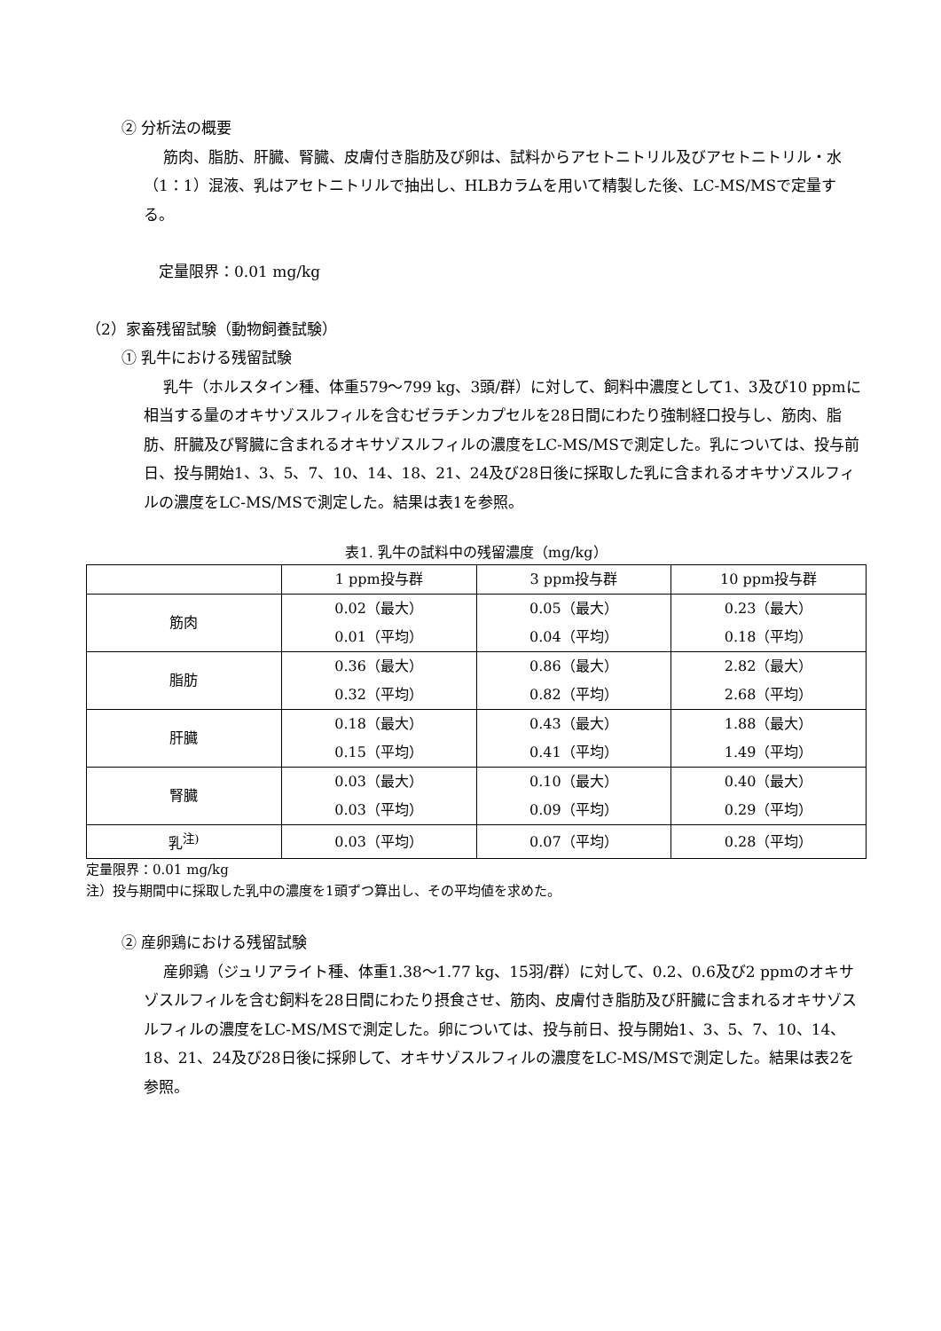② 分析法の概要
筋肉、脂肪、肝臓、腎臓、皮膚付き脂肪及び卵は、試料からアセトニトリル及びアセトニトリル・水（1：1）混液、乳はアセトニトリルで抽出し、HLBカラムを用いて精製した後、LC-MS/MSで定量する。
　定量限界：0.01 mg/kg
（2）家畜残留試験（動物飼養試験）
① 乳牛における残留試験
乳牛（ホルスタイン種、体重579～799 kg、3頭/群）に対して、飼料中濃度として1、3及び10 ppmに相当する量のオキサゾスルフィルを含むゼラチンカプセルを28日間にわたり強制経口投与し、筋肉、脂肪、肝臓及び腎臓に含まれるオキサゾスルフィルの濃度をLC-MS/MSで測定した。乳については、投与前日、投与開始1、3、5、7、10、14、18、21、24及び28日後に採取した乳に含まれるオキサゾスルフィルの濃度をLC-MS/MSで測定した。結果は表1を参照。
表1. 乳牛の試料中の残留濃度（mg/kg）
| | 1 ppm投与群 | 3 ppm投与群 | 10 ppm投与群 |
| 筋肉 | 0.02（最大） 0.01（平均） | 0.05（最大） 0.04（平均） | 0.23（最大） 0.18（平均） |
| 脂肪 | 0.36（最大） 0.32（平均） | 0.86（最大） 0.82（平均） | 2.82（最大） 2.68（平均） |
| 肝臓 | 0.18（最大） 0.15（平均） | 0.43（最大） 0.41（平均） | 1.88（最大） 1.49（平均） |
| 腎臓 | 0.03（最大） 0.03（平均） | 0.10（最大） 0.09（平均） | 0.40（最大） 0.29（平均） |
| 乳<sup>注)</sup> | 0.03（平均） | 0.07（平均） | 0.28（平均） |
定量限界：0.01 mg/kg
注）投与期間中に採取した乳中の濃度を1頭ずつ算出し、その平均値を求めた。
② 産卵鶏における残留試験
産卵鶏（ジュリアライト種、体重1.38～1.77 kg、15羽/群）に対して、0.2、0.6及び2 ppmのオキサゾスルフィルを含む飼料を28日間にわたり摂食させ、筋肉、皮膚付き脂肪及び肝臓に含まれるオキサゾスルフィルの濃度をLC-MS/MSで測定した。卵については、投与前日、投与開始1、3、5、7、10、14、18、21、24及び28日後に採卵して、オキサゾスルフィルの濃度をLC-MS/MSで測定した。結果は表2を参照。